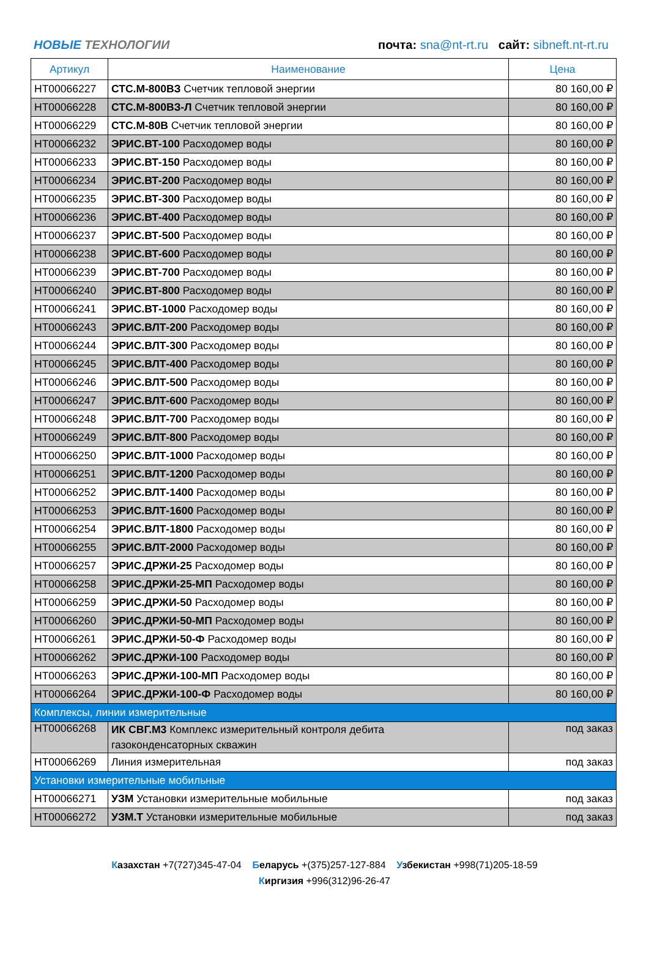НОВЫЕ ТЕХНОЛОГИИ
почта: sna@nt-rt.ru сайт: sibneft.nt-rt.ru
| Артикул | Наименование | Цена |
| --- | --- | --- |
| НТ00066227 | СТС.М-800ВЗ Счетчик тепловой энергии | 80 160,00 ₽ |
| НТ00066228 | СТС.М-800ВЗ-Л Счетчик тепловой энергии | 80 160,00 ₽ |
| НТ00066229 | СТС.М-80В Счетчик тепловой энергии | 80 160,00 ₽ |
| НТ00066232 | ЭРИС.ВТ-100 Расходомер воды | 80 160,00 ₽ |
| НТ00066233 | ЭРИС.ВТ-150 Расходомер воды | 80 160,00 ₽ |
| НТ00066234 | ЭРИС.ВТ-200 Расходомер воды | 80 160,00 ₽ |
| НТ00066235 | ЭРИС.ВТ-300 Расходомер воды | 80 160,00 ₽ |
| НТ00066236 | ЭРИС.ВТ-400 Расходомер воды | 80 160,00 ₽ |
| НТ00066237 | ЭРИС.ВТ-500 Расходомер воды | 80 160,00 ₽ |
| НТ00066238 | ЭРИС.ВТ-600 Расходомер воды | 80 160,00 ₽ |
| НТ00066239 | ЭРИС.ВТ-700 Расходомер воды | 80 160,00 ₽ |
| НТ00066240 | ЭРИС.ВТ-800 Расходомер воды | 80 160,00 ₽ |
| НТ00066241 | ЭРИС.ВТ-1000 Расходомер воды | 80 160,00 ₽ |
| НТ00066243 | ЭРИС.ВЛТ-200 Расходомер воды | 80 160,00 ₽ |
| НТ00066244 | ЭРИС.ВЛТ-300 Расходомер воды | 80 160,00 ₽ |
| НТ00066245 | ЭРИС.ВЛТ-400 Расходомер воды | 80 160,00 ₽ |
| НТ00066246 | ЭРИС.ВЛТ-500 Расходомер воды | 80 160,00 ₽ |
| НТ00066247 | ЭРИС.ВЛТ-600 Расходомер воды | 80 160,00 ₽ |
| НТ00066248 | ЭРИС.ВЛТ-700 Расходомер воды | 80 160,00 ₽ |
| НТ00066249 | ЭРИС.ВЛТ-800 Расходомер воды | 80 160,00 ₽ |
| НТ00066250 | ЭРИС.ВЛТ-1000 Расходомер воды | 80 160,00 ₽ |
| НТ00066251 | ЭРИС.ВЛТ-1200 Расходомер воды | 80 160,00 ₽ |
| НТ00066252 | ЭРИС.ВЛТ-1400 Расходомер воды | 80 160,00 ₽ |
| НТ00066253 | ЭРИС.ВЛТ-1600 Расходомер воды | 80 160,00 ₽ |
| НТ00066254 | ЭРИС.ВЛТ-1800 Расходомер воды | 80 160,00 ₽ |
| НТ00066255 | ЭРИС.ВЛТ-2000 Расходомер воды | 80 160,00 ₽ |
| НТ00066257 | ЭРИС.ДРЖИ-25 Расходомер воды | 80 160,00 ₽ |
| НТ00066258 | ЭРИС.ДРЖИ-25-МП Расходомер воды | 80 160,00 ₽ |
| НТ00066259 | ЭРИС.ДРЖИ-50 Расходомер воды | 80 160,00 ₽ |
| НТ00066260 | ЭРИС.ДРЖИ-50-МП Расходомер воды | 80 160,00 ₽ |
| НТ00066261 | ЭРИС.ДРЖИ-50-Ф Расходомер воды | 80 160,00 ₽ |
| НТ00066262 | ЭРИС.ДРЖИ-100 Расходомер воды | 80 160,00 ₽ |
| НТ00066263 | ЭРИС.ДРЖИ-100-МП Расходомер воды | 80 160,00 ₽ |
| НТ00066264 | ЭРИС.ДРЖИ-100-Ф Расходомер воды | 80 160,00 ₽ |
| Комплексы, линии измерительные | | |
| НТ00066268 | ИК СВГ.М3 Комплекс измерительный контроля дебита газоконденсаторных скважин | под заказ |
| НТ00066269 | Линия измерительная | под заказ |
| Установки измерительные мобильные | | |
| НТ00066271 | УЗМ Установки измерительные мобильные | под заказ |
| НТ00066272 | УЗМ.Т Установки измерительные мобильные | под заказ |
Казахстан +7(727)345-47-04 Беларусь +(375)257-127-884 Узбекистан +998(71)205-18-59
Киргизия +996(312)96-26-47